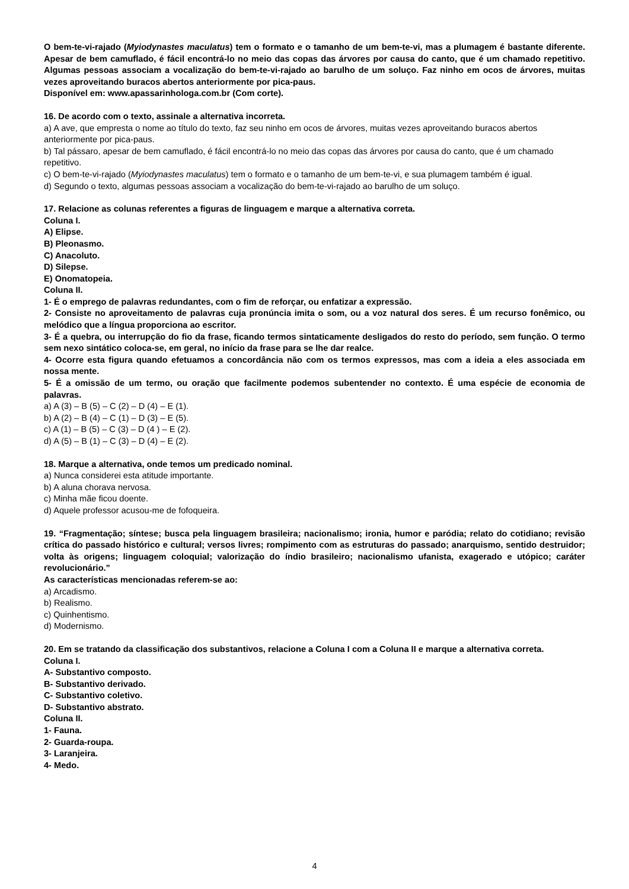O bem-te-vi-rajado (Myiodynastes maculatus) tem o formato e o tamanho de um bem-te-vi, mas a plumagem é bastante diferente. Apesar de bem camuflado, é fácil encontrá-lo no meio das copas das árvores por causa do canto, que é um chamado repetitivo. Algumas pessoas associam a vocalização do bem-te-vi-rajado ao barulho de um soluço. Faz ninho em ocos de árvores, muitas vezes aproveitando buracos abertos anteriormente por pica-paus.
Disponível em: www.apassarinhologa.com.br (Com corte).
16. De acordo com o texto, assinale a alternativa incorreta.
a) A ave, que empresta o nome ao título do texto, faz seu ninho em ocos de árvores, muitas vezes aproveitando buracos abertos anteriormente por pica-paus.
b) Tal pássaro, apesar de bem camuflado, é fácil encontrá-lo no meio das copas das árvores por causa do canto, que é um chamado repetitivo.
c) O bem-te-vi-rajado (Myiodynastes maculatus) tem o formato e o tamanho de um bem-te-vi, e sua plumagem também é igual.
d) Segundo o texto, algumas pessoas associam a vocalização do bem-te-vi-rajado ao barulho de um soluço.
17. Relacione as colunas referentes a figuras de linguagem e marque a alternativa correta.
Coluna I.
A) Elipse.
B) Pleonasmo.
C) Anacoluto.
D) Silepse.
E) Onomatopeia.
Coluna II.
1- É o emprego de palavras redundantes, com o fim de reforçar, ou enfatizar a expressão.
2- Consiste no aproveitamento de palavras cuja pronúncia imita o som, ou a voz natural dos seres. É um recurso fonêmico, ou melódico que a língua proporciona ao escritor.
3- É a quebra, ou interrupção do fio da frase, ficando termos sintaticamente desligados do resto do período, sem função. O termo sem nexo sintático coloca-se, em geral, no início da frase para se lhe dar realce.
4- Ocorre esta figura quando efetuamos a concordância não com os termos expressos, mas com a ideia a eles associada em nossa mente.
5- É a omissão de um termo, ou oração que facilmente podemos subentender no contexto. É uma espécie de economia de palavras.
a) A (3) – B (5) – C (2) – D (4) – E (1).
b) A (2) – B (4) – C (1) – D (3) – E (5).
c) A (1) – B (5) – C (3) – D (4 ) – E (2).
d) A (5) – B (1) – C (3) – D (4) – E (2).
18. Marque a alternativa, onde temos um predicado nominal.
a) Nunca considerei esta atitude importante.
b) A aluna chorava nervosa.
c) Minha mãe ficou doente.
d) Aquele professor acusou-me de fofoqueira.
19. “Fragmentação; síntese; busca pela linguagem brasileira; nacionalismo; ironia, humor e paródia; relato do cotidiano; revisão crítica do passado histórico e cultural; versos livres; rompimento com as estruturas do passado; anarquismo, sentido destruidor; volta às origens; linguagem coloquial; valorização do índio brasileiro; nacionalismo ufanista, exagerado e utópico; caráter revolucionário.”
As características mencionadas referem-se ao:
a) Arcadismo.
b) Realismo.
c) Quinhentismo.
d) Modernismo.
20. Em se tratando da classificação dos substantivos, relacione a Coluna I com a Coluna II e marque a alternativa correta.
Coluna I.
A- Substantivo composto.
B- Substantivo derivado.
C- Substantivo coletivo.
D- Substantivo abstrato.
Coluna II.
1- Fauna.
2- Guarda-roupa.
3- Laranjeira.
4- Medo.
4